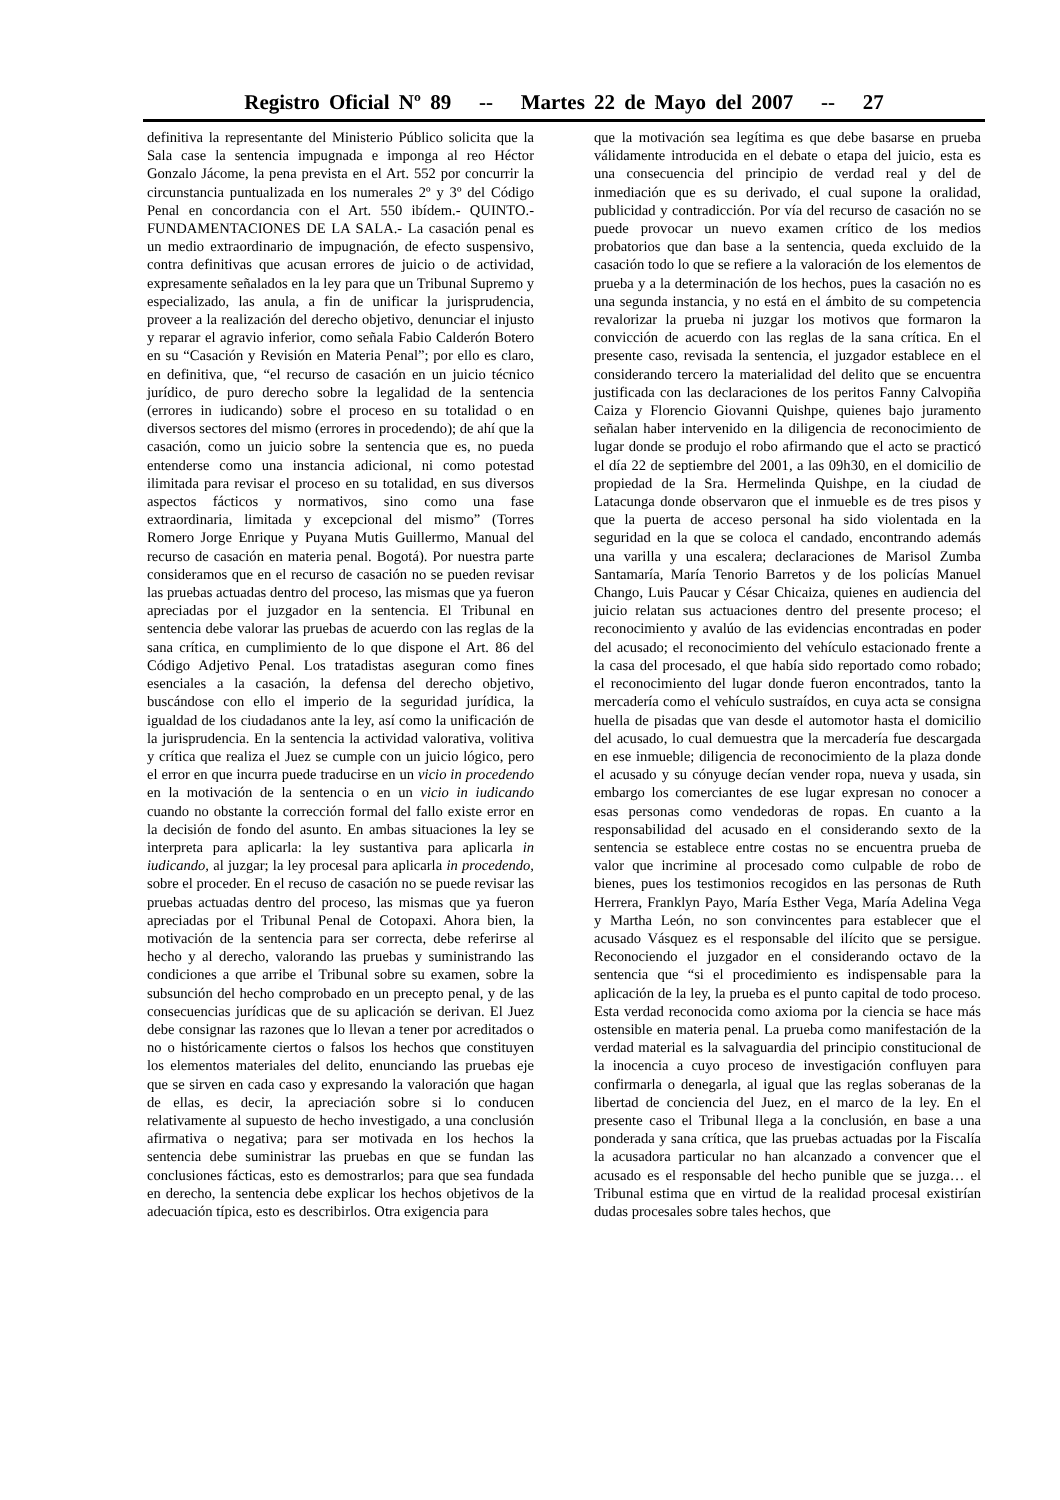Registro Oficial Nº 89 -- Martes 22 de Mayo del 2007 -- 27
definitiva la representante del Ministerio Público solicita que la Sala case la sentencia impugnada e imponga al reo Héctor Gonzalo Jácome, la pena prevista en el Art. 552 por concurrir la circunstancia puntualizada en los numerales 2º y 3º del Código Penal en concordancia con el Art. 550 ibídem.- QUINTO.- FUNDAMENTACIONES DE LA SALA.- La casación penal es un medio extraordinario de impugnación, de efecto suspensivo, contra definitivas que acusan errores de juicio o de actividad, expresamente señalados en la ley para que un Tribunal Supremo y especializado, las anula, a fin de unificar la jurisprudencia, proveer a la realización del derecho objetivo, denunciar el injusto y reparar el agravio inferior, como señala Fabio Calderón Botero en su “Casación y Revisión en Materia Penal”; por ello es claro, en definitiva, que, “el recurso de casación en un juicio técnico jurídico, de puro derecho sobre la legalidad de la sentencia (errores in iudicando) sobre el proceso en su totalidad o en diversos sectores del mismo (errores in procedendo); de ahí que la casación, como un juicio sobre la sentencia que es, no pueda entenderse como una instancia adicional, ni como potestad ilimitada para revisar el proceso en su totalidad, en sus diversos aspectos fácticos y normativos, sino como una fase extraordinaria, limitada y excepcional del mismo” (Torres Romero Jorge Enrique y Puyana Mutis Guillermo, Manual del recurso de casación en materia penal. Bogotá). Por nuestra parte consideramos que en el recurso de casación no se pueden revisar las pruebas actuadas dentro del proceso, las mismas que ya fueron apreciadas por el juzgador en la sentencia. El Tribunal en sentencia debe valorar las pruebas de acuerdo con las reglas de la sana crítica, en cumplimiento de lo que dispone el Art. 86 del Código Adjetivo Penal. Los tratadistas aseguran como fines esenciales a la casación, la defensa del derecho objetivo, buscándose con ello el imperio de la seguridad jurídica, la igualdad de los ciudadanos ante la ley, así como la unificación de la jurisprudencia. En la sentencia la actividad valorativa, volitiva y crítica que realiza el Juez se cumple con un juicio lógico, pero el error en que incurra puede traducirse en un vicio in procedendo en la motivación de la sentencia o en un vicio in iudicando cuando no obstante la corrección formal del fallo existe error en la decisión de fondo del asunto. En ambas situaciones la ley se interpreta para aplicarla: la ley sustantiva para aplicarla in iudicando, al juzgar; la ley procesal para aplicarla in procedendo, sobre el proceder. En el recuso de casación no se puede revisar las pruebas actuadas dentro del proceso, las mismas que ya fueron apreciadas por el Tribunal Penal de Cotopaxi. Ahora bien, la motivación de la sentencia para ser correcta, debe referirse al hecho y al derecho, valorando las pruebas y suministrando las condiciones a que arribe el Tribunal sobre su examen, sobre la subsunción del hecho comprobado en un precepto penal, y de las consecuencias jurídicas que de su aplicación se derivan. El Juez debe consignar las razones que lo llevan a tener por acreditados o no o históricamente ciertos o falsos los hechos que constituyen los elementos materiales del delito, enunciando las pruebas eje que se sirven en cada caso y expresando la valoración que hagan de ellas, es decir, la apreciación sobre si lo conducen relativamente al supuesto de hecho investigado, a una conclusión afirmativa o negativa; para ser motivada en los hechos la sentencia debe suministrar las pruebas en que se fundan las conclusiones fácticas, esto es demostrarlos; para que sea fundada en derecho, la sentencia debe explicar los hechos objetivos de la adecuación típica, esto es describirlos. Otra exigencia para
que la motivación sea legítima es que debe basarse en prueba válidamente introducida en el debate o etapa del juicio, esta es una consecuencia del principio de verdad real y del de inmediación que es su derivado, el cual supone la oralidad, publicidad y contradicción. Por vía del recurso de casación no se puede provocar un nuevo examen crítico de los medios probatorios que dan base a la sentencia, queda excluido de la casación todo lo que se refiere a la valoración de los elementos de prueba y a la determinación de los hechos, pues la casación no es una segunda instancia, y no está en el ámbito de su competencia revalorizar la prueba ni juzgar los motivos que formaron la convicción de acuerdo con las reglas de la sana crítica. En el presente caso, revisada la sentencia, el juzgador establece en el considerando tercero la materialidad del delito que se encuentra justificada con las declaraciones de los peritos Fanny Calvopiña Caiza y Florencio Giovanni Quishpe, quienes bajo juramento señalan haber intervenido en la diligencia de reconocimiento de lugar donde se produjo el robo afirmando que el acto se practicó el día 22 de septiembre del 2001, a las 09h30, en el domicilio de propiedad de la Sra. Hermelinda Quishpe, en la ciudad de Latacunga donde observaron que el inmueble es de tres pisos y que la puerta de acceso personal ha sido violentada en la seguridad en la que se coloca el candado, encontrando además una varilla y una escalera; declaraciones de Marisol Zumba Santamaría, María Tenorio Barretos y de los policías Manuel Chango, Luis Paucar y César Chicaiza, quienes en audiencia del juicio relatan sus actuaciones dentro del presente proceso; el reconocimiento y avalúo de las evidencias encontradas en poder del acusado; el reconocimiento del vehículo estacionado frente a la casa del procesado, el que había sido reportado como robado; el reconocimiento del lugar donde fueron encontrados, tanto la mercadería como el vehículo sustraídos, en cuya acta se consigna huella de pisadas que van desde el automotor hasta el domicilio del acusado, lo cual demuestra que la mercadería fue descargada en ese inmueble; diligencia de reconocimiento de la plaza donde el acusado y su cónyuge decían vender ropa, nueva y usada, sin embargo los comerciantes de ese lugar expresan no conocer a esas personas como vendedoras de ropas. En cuanto a la responsabilidad del acusado en el considerando sexto de la sentencia se establece entre costas no se encuentra prueba de valor que incrimine al procesado como culpable de robo de bienes, pues los testimonios recogidos en las personas de Ruth Herrera, Franklyn Payo, María Esther Vega, María Adelina Vega y Martha León, no son convincentes para establecer que el acusado Vásquez es el responsable del ilícito que se persigue. Reconociendo el juzgador en el considerando octavo de la sentencia que “si el procedimiento es indispensable para la aplicación de la ley, la prueba es el punto capital de todo proceso. Esta verdad reconocida como axioma por la ciencia se hace más ostensible en materia penal. La prueba como manifestación de la verdad material es la salvaguardia del principio constitucional de la inocencia a cuyo proceso de investigación confluyen para confirmarla o denegarla, al igual que las reglas soberanas de la libertad de conciencia del Juez, en el marco de la ley. En el presente caso el Tribunal llega a la conclusión, en base a una ponderada y sana crítica, que las pruebas actuadas por la Fiscalía la acusadora particular no han alcanzado a convencer que el acusado es el responsable del hecho punible que se juzga… el Tribunal estima que en virtud de la realidad procesal existirían dudas procesales sobre tales hechos, que